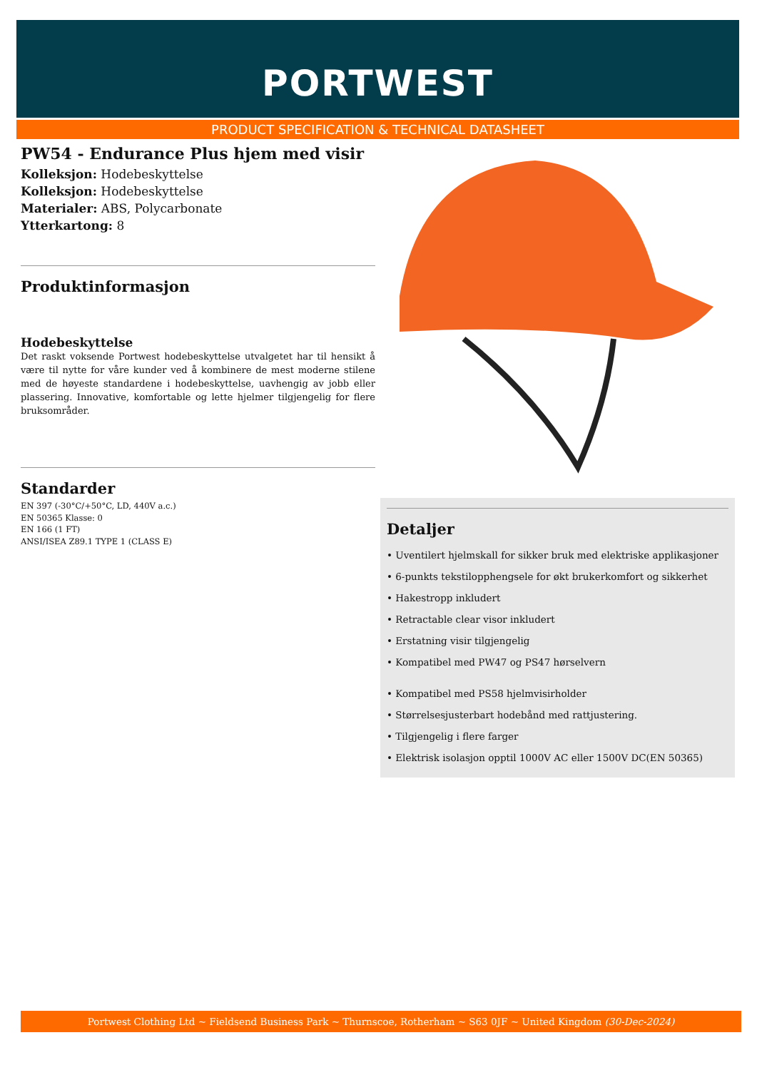PORTWEST
PRODUCT SPECIFICATION & TECHNICAL DATASHEET
PW54 - Endurance Plus hjem med visir
Kolleksjon: Hodebeskyttelse
Kolleksjon: Hodebeskyttelse
Materialer: ABS, Polycarbonate
Ytterkartong: 8
Produktinformasjon
Hodebeskyttelse
Det raskt voksende Portwest hodebeskyttelse utvalgetet har til hensikt å være til nytte for våre kunder ved å kombinere de mest moderne stilene med de høyeste standardene i hodebeskyttelse, uavhengig av jobb eller plassering. Innovative, komfortable og lette hjelmer tilgjengelig for flere bruksområder.
Standarder
EN 397 (-30°C/+50°C, LD, 440V a.c.)
EN 50365 Klasse: 0
EN 166 (1 FT)
ANSI/ISEA Z89.1 TYPE 1 (CLASS E)
Detaljer
• Uventilert hjelmskall for sikker bruk med elektriske applikasjoner
• 6-punkts tekstilopphengsele for økt brukerkomfort og sikkerhet
• Hakestropp inkludert
• Retractable clear visor inkludert
• Erstatning visir tilgjengelig
• Kompatibel med PW47 og PS47 hørselvern
• Kompatibel med PS58 hjelmvisirholder
• Størrelsesjusterbart hodebånd med rattjustering.
• Tilgjengelig i flere farger
• Elektrisk isolasjon opptil 1000V AC eller 1500V DC(EN 50365)
Portwest Clothing Ltd ~ Fieldsend Business Park ~ Thurnscoe, Rotherham ~ S63 0JF ~ United Kingdom (30-Dec-2024)